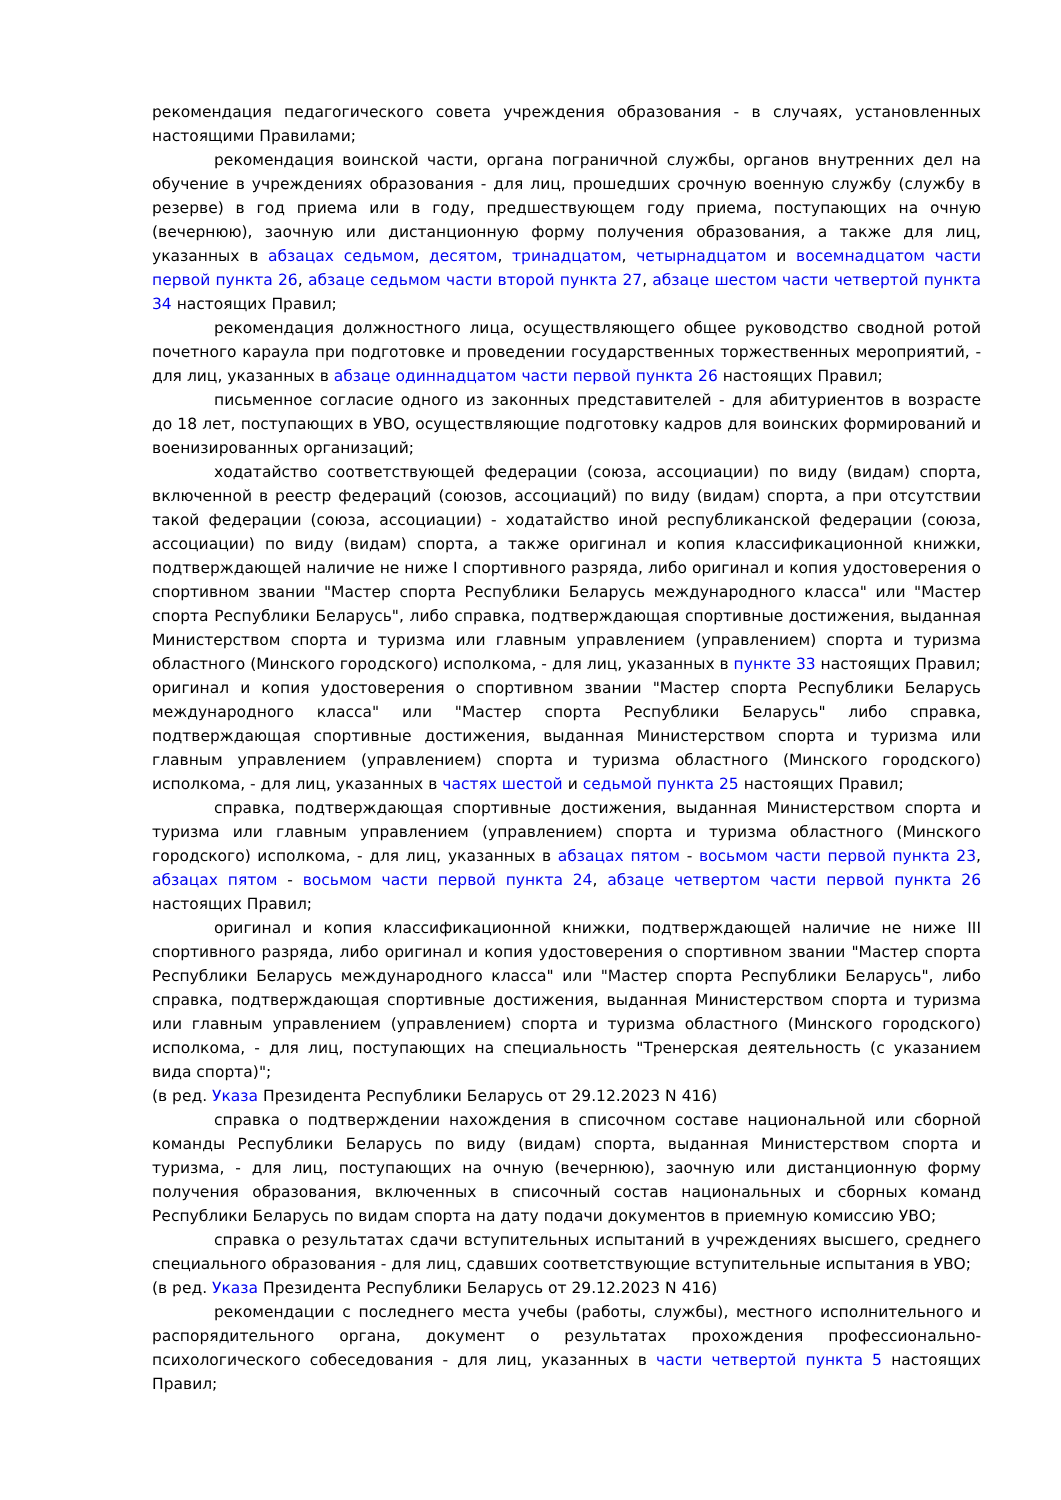рекомендация педагогического совета учреждения образования - в случаях, установленных настоящими Правилами;
рекомендация воинской части, органа пограничной службы, органов внутренних дел на обучение в учреждениях образования - для лиц, прошедших срочную военную службу (службу в резерве) в год приема или в году, предшествующем году приема, поступающих на очную (вечернюю), заочную или дистанционную форму получения образования, а также для лиц, указанных в абзацах седьмом, десятом, тринадцатом, четырнадцатом и восемнадцатом части первой пункта 26, абзаце седьмом части второй пункта 27, абзаце шестом части четвертой пункта 34 настоящих Правил;
рекомендация должностного лица, осуществляющего общее руководство сводной ротой почетного караула при подготовке и проведении государственных торжественных мероприятий, - для лиц, указанных в абзаце одиннадцатом части первой пункта 26 настоящих Правил;
письменное согласие одного из законных представителей - для абитуриентов в возрасте до 18 лет, поступающих в УВО, осуществляющие подготовку кадров для воинских формирований и военизированных организаций;
ходатайство соответствующей федерации (союза, ассоциации) по виду (видам) спорта, включенной в реестр федераций (союзов, ассоциаций) по виду (видам) спорта, а при отсутствии такой федерации (союза, ассоциации) - ходатайство иной республиканской федерации (союза, ассоциации) по виду (видам) спорта, а также оригинал и копия классификационной книжки, подтверждающей наличие не ниже I спортивного разряда, либо оригинал и копия удостоверения о спортивном звании "Мастер спорта Республики Беларусь международного класса" или "Мастер спорта Республики Беларусь", либо справка, подтверждающая спортивные достижения, выданная Министерством спорта и туризма или главным управлением (управлением) спорта и туризма областного (Минского городского) исполкома, - для лиц, указанных в пункте 33 настоящих Правил;
оригинал и копия удостоверения о спортивном звании "Мастер спорта Республики Беларусь международного класса" или "Мастер спорта Республики Беларусь" либо справка, подтверждающая спортивные достижения, выданная Министерством спорта и туризма или главным управлением (управлением) спорта и туризма областного (Минского городского) исполкома, - для лиц, указанных в частях шестой и седьмой пункта 25 настоящих Правил;
справка, подтверждающая спортивные достижения, выданная Министерством спорта и туризма или главным управлением (управлением) спорта и туризма областного (Минского городского) исполкома, - для лиц, указанных в абзацах пятом - восьмом части первой пункта 23, абзацах пятом - восьмом части первой пункта 24, абзаце четвертом части первой пункта 26 настоящих Правил;
оригинал и копия классификационной книжки, подтверждающей наличие не ниже III спортивного разряда, либо оригинал и копия удостоверения о спортивном звании "Мастер спорта Республики Беларусь международного класса" или "Мастер спорта Республики Беларусь", либо справка, подтверждающая спортивные достижения, выданная Министерством спорта и туризма или главным управлением (управлением) спорта и туризма областного (Минского городского) исполкома, - для лиц, поступающих на специальность "Тренерская деятельность (с указанием вида спорта)";
(в ред. Указа Президента Республики Беларусь от 29.12.2023 N 416)
справка о подтверждении нахождения в списочном составе национальной или сборной команды Республики Беларусь по виду (видам) спорта, выданная Министерством спорта и туризма, - для лиц, поступающих на очную (вечернюю), заочную или дистанционную форму получения образования, включенных в списочный состав национальных и сборных команд Республики Беларусь по видам спорта на дату подачи документов в приемную комиссию УВО;
справка о результатах сдачи вступительных испытаний в учреждениях высшего, среднего специального образования - для лиц, сдавших соответствующие вступительные испытания в УВО;
(в ред. Указа Президента Республики Беларусь от 29.12.2023 N 416)
рекомендации с последнего места учебы (работы, службы), местного исполнительного и распорядительного органа, документ о результатах прохождения профессионально-психологического собеседования - для лиц, указанных в части четвертой пункта 5 настоящих Правил;